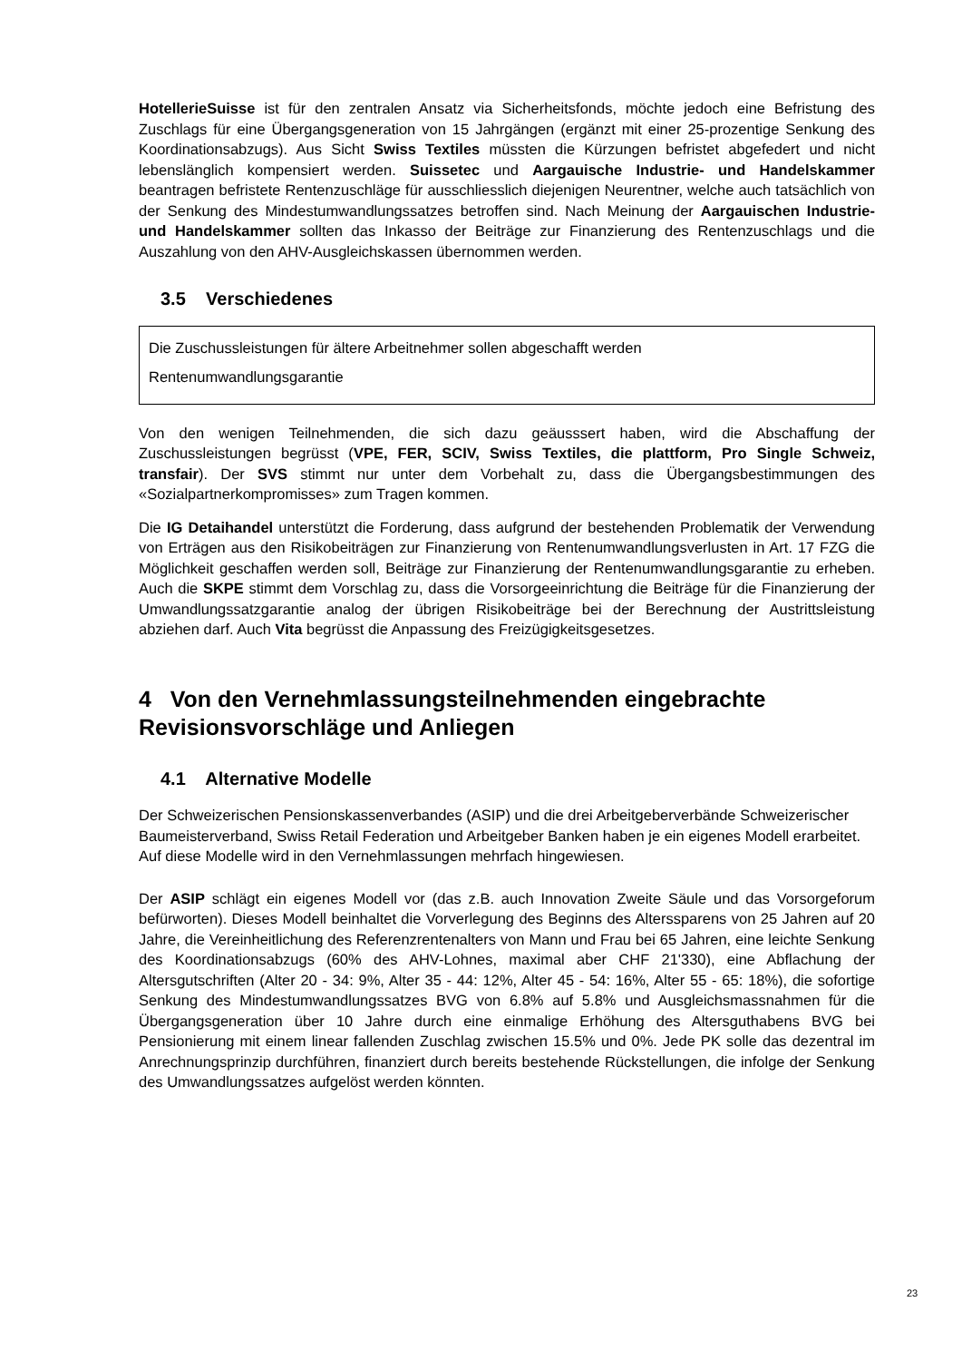HotellerieSuisse ist für den zentralen Ansatz via Sicherheitsfonds, möchte jedoch eine Befristung des Zuschlags für eine Übergangsgeneration von 15 Jahrgängen (ergänzt mit einer 25-prozentige Senkung des Koordinationsabzugs). Aus Sicht Swiss Textiles müssten die Kürzungen befristet abgefedert und nicht lebenslänglich kompensiert werden. Suissetec und Aargauische Industrie- und Handelskammer beantragen befristete Rentenzuschläge für ausschliesslich diejenigen Neurentner, welche auch tatsächlich von der Senkung des Mindestumwandlungssatzes betroffen sind. Nach Meinung der Aargauischen Industrie- und Handelskammer sollten das Inkasso der Beiträge zur Finanzierung des Rentenzuschlags und die Auszahlung von den AHV-Ausgleichskassen übernommen werden.
3.5 Verschiedenes
Die Zuschussleistungen für ältere Arbeitnehmer sollen abgeschafft werden
Rentenumwandlungsgarantie
Von den wenigen Teilnehmenden, die sich dazu geäusssert haben, wird die Abschaffung der Zuschussleistungen begrüsst (VPE, FER, SCIV, Swiss Textiles, die plattform, Pro Single Schweiz, transfair). Der SVS stimmt nur unter dem Vorbehalt zu, dass die Übergangsbestimmungen des «Sozialpartnerkompromisses» zum Tragen kommen.
Die IG Detaihandel unterstützt die Forderung, dass aufgrund der bestehenden Problematik der Verwendung von Erträgen aus den Risikobeiträgen zur Finanzierung von Rentenumwandlungsverlusten in Art. 17 FZG die Möglichkeit geschaffen werden soll, Beiträge zur Finanzierung der Rentenumwandlungsgarantie zu erheben. Auch die SKPE stimmt dem Vorschlag zu, dass die Vorsorgeeinrichtung die Beiträge für die Finanzierung der Umwandlungssatzgarantie analog der übrigen Risikobeiträge bei der Berechnung der Austrittsleistung abziehen darf. Auch Vita begrüsst die Anpassung des Freizügigkeitsgesetzes.
4 Von den Vernehmlassungsteilnehmenden eingebrachte Revisionsvorschläge und Anliegen
4.1 Alternative Modelle
Der Schweizerischen Pensionskassenverbandes (ASIP) und die drei Arbeitgeberverbände Schweizerischer Baumeisterverband, Swiss Retail Federation und Arbeitgeber Banken haben je ein eigenes Modell erarbeitet. Auf diese Modelle wird in den Vernehmlassungen mehrfach hingewiesen.
Der ASIP schlägt ein eigenes Modell vor (das z.B. auch Innovation Zweite Säule und das Vorsorgeforum befürworten). Dieses Modell beinhaltet die Vorverlegung des Beginns des Alterssparens von 25 Jahren auf 20 Jahre, die Vereinheitlichung des Referenzrentenalters von Mann und Frau bei 65 Jahren, eine leichte Senkung des Koordinationsabzugs (60% des AHV-Lohnes, maximal aber CHF 21'330), eine Abflachung der Altersgutschriften (Alter 20 - 34: 9%, Alter 35 - 44: 12%, Alter 45 - 54: 16%, Alter 55 - 65: 18%), die sofortige Senkung des Mindestumwandlungssatzes BVG von 6.8% auf 5.8% und Ausgleichsmassnahmen für die Übergangsgeneration über 10 Jahre durch eine einmalige Erhöhung des Altersguthabens BVG bei Pensionierung mit einem linear fallenden Zuschlag zwischen 15.5% und 0%. Jede PK solle das dezentral im Anrechnungsprinzip durchführen, finanziert durch bereits bestehende Rückstellungen, die infolge der Senkung des Umwandlungssatzes aufgelöst werden könnten.
23